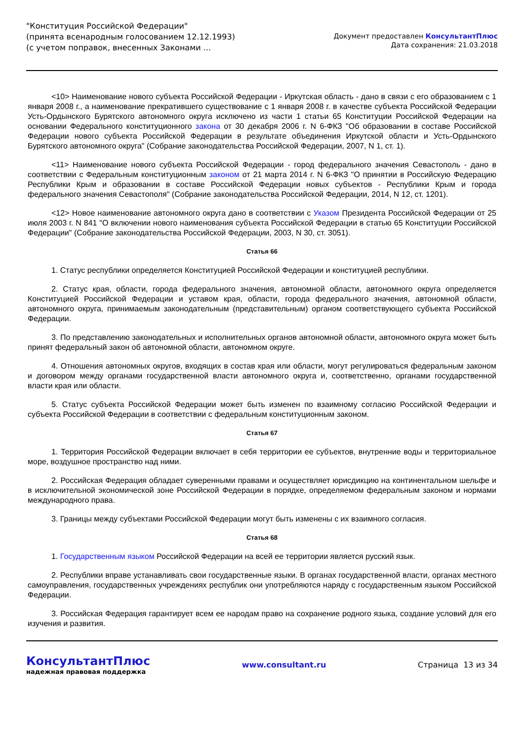"Конституция Российской Федерации"
(принята всенародным голосованием 12.12.1993)
(с учетом поправок, внесенных Законами ...
Документ предоставлен КонсультантПлюс
Дата сохранения: 21.03.2018
<10> Наименование нового субъекта Российской Федерации - Иркутская область - дано в связи с его образованием с 1 января 2008 г., а наименование прекратившего существование с 1 января 2008 г. в качестве субъекта Российской Федерации Усть-Ордынского Бурятского автономного округа исключено из части 1 статьи 65 Конституции Российской Федерации на основании Федерального конституционного закона от 30 декабря 2006 г. N 6-ФКЗ "Об образовании в составе Российской Федерации нового субъекта Российской Федерации в результате объединения Иркутской области и Усть-Ордынского Бурятского автономного округа" (Собрание законодательства Российской Федерации, 2007, N 1, ст. 1).
<11> Наименование нового субъекта Российской Федерации - город федерального значения Севастополь - дано в соответствии с Федеральным конституционным законом от 21 марта 2014 г. N 6-ФКЗ "О принятии в Российскую Федерацию Республики Крым и образовании в составе Российской Федерации новых субъектов - Республики Крым и города федерального значения Севастополя" (Собрание законодательства Российской Федерации, 2014, N 12, ст. 1201).
<12> Новое наименование автономного округа дано в соответствии с Указом Президента Российской Федерации от 25 июля 2003 г. N 841 "О включении нового наименования субъекта Российской Федерации в статью 65 Конституции Российской Федерации" (Собрание законодательства Российской Федерации, 2003, N 30, ст. 3051).
Статья 66
1. Статус республики определяется Конституцией Российской Федерации и конституцией республики.
2. Статус края, области, города федерального значения, автономной области, автономного округа определяется Конституцией Российской Федерации и уставом края, области, города федерального значения, автономной области, автономного округа, принимаемым законодательным (представительным) органом соответствующего субъекта Российской Федерации.
3. По представлению законодательных и исполнительных органов автономной области, автономного округа может быть принят федеральный закон об автономной области, автономном округе.
4. Отношения автономных округов, входящих в состав края или области, могут регулироваться федеральным законом и договором между органами государственной власти автономного округа и, соответственно, органами государственной власти края или области.
5. Статус субъекта Российской Федерации может быть изменен по взаимному согласию Российской Федерации и субъекта Российской Федерации в соответствии с федеральным конституционным законом.
Статья 67
1. Территория Российской Федерации включает в себя территории ее субъектов, внутренние воды и территориальное море, воздушное пространство над ними.
2. Российская Федерация обладает суверенными правами и осуществляет юрисдикцию на континентальном шельфе и в исключительной экономической зоне Российской Федерации в порядке, определяемом федеральным законом и нормами международного права.
3. Границы между субъектами Российской Федерации могут быть изменены с их взаимного согласия.
Статья 68
1. Государственным языком Российской Федерации на всей ее территории является русский язык.
2. Республики вправе устанавливать свои государственные языки. В органах государственной власти, органах местного самоуправления, государственных учреждениях республик они употребляются наряду с государственным языком Российской Федерации.
3. Российская Федерация гарантирует всем ее народам право на сохранение родного языка, создание условий для его изучения и развития.
КонсультантПлюс
надежная правовая поддержка
www.consultant.ru Страница 13 из 34